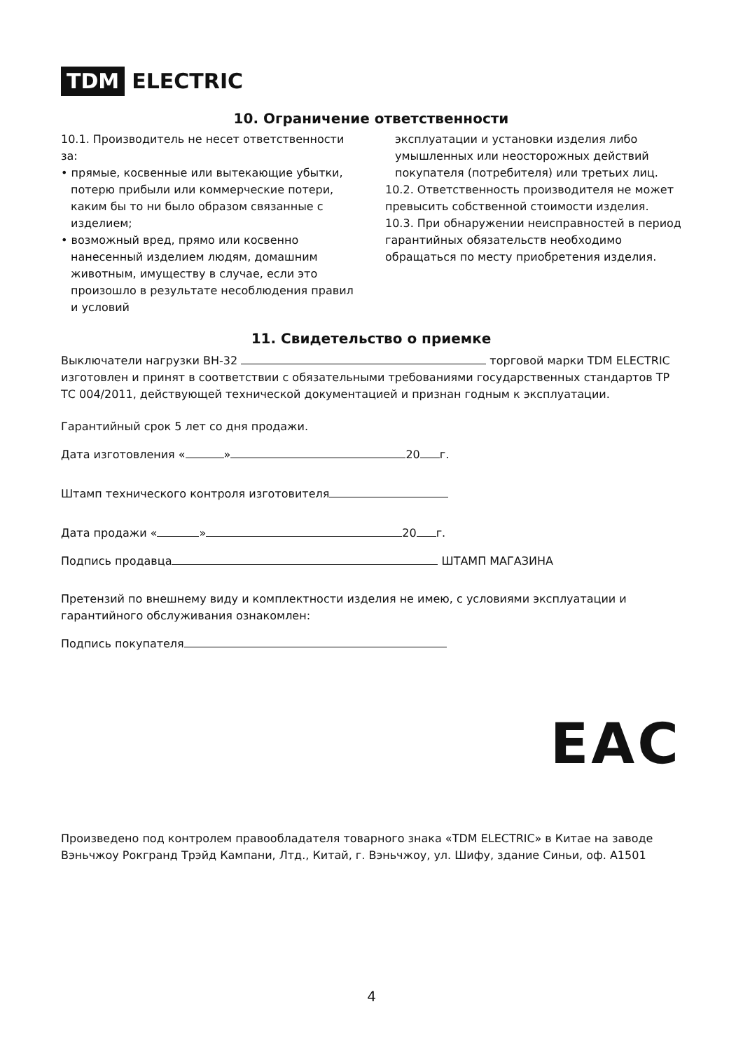TDM ELECTRIC
10. Ограничение ответственности
10.1. Производитель не несет ответственности за:
• прямые, косвенные или вытекающие убытки, потерю прибыли или коммерческие потери, каким бы то ни было образом связанные с изделием;
• возможный вред, прямо или косвенно нанесенный изделием людям, домашним животным, имуществу в случае, если это произошло в результате несоблюдения правил и условий
эксплуатации и установки изделия либо умышленных или неосторожных действий покупателя (потребителя) или третьих лиц.
10.2. Ответственность производителя не может превысить собственной стоимости изделия.
10.3. При обнаружении неисправностей в период гарантийных обязательств необходимо обращаться по месту приобретения изделия.
11. Свидетельство о приемке
Выключатели нагрузки ВН-32 торговой марки TDM ELECTRIC изготовлен и принят в соответствии с обязательными требованиями государственных стандартов ТР ТС 004/2011, действующей технической документацией и признан годным к эксплуатации.
Гарантийный срок 5 лет со дня продажи.
Дата изготовления « » 20 г.
Штамп технического контроля изготовителя
Дата продажи « » 20 г.
Подпись продавца ШТАМП МАГАЗИНА
Претензий по внешнему виду и комплектности изделия не имею, с условиями эксплуатации и гарантийного обслуживания ознакомлен:
Подпись покупателя
EAC
Произведено под контролем правообладателя товарного знака «TDM ELECTRIC» в Китае на заводе Вэньчжоу Рокгранд Трэйд Кампани, Лтд., Китай, г. Вэньчжоу, ул. Шифу, здание Синьи, оф. А1501
4